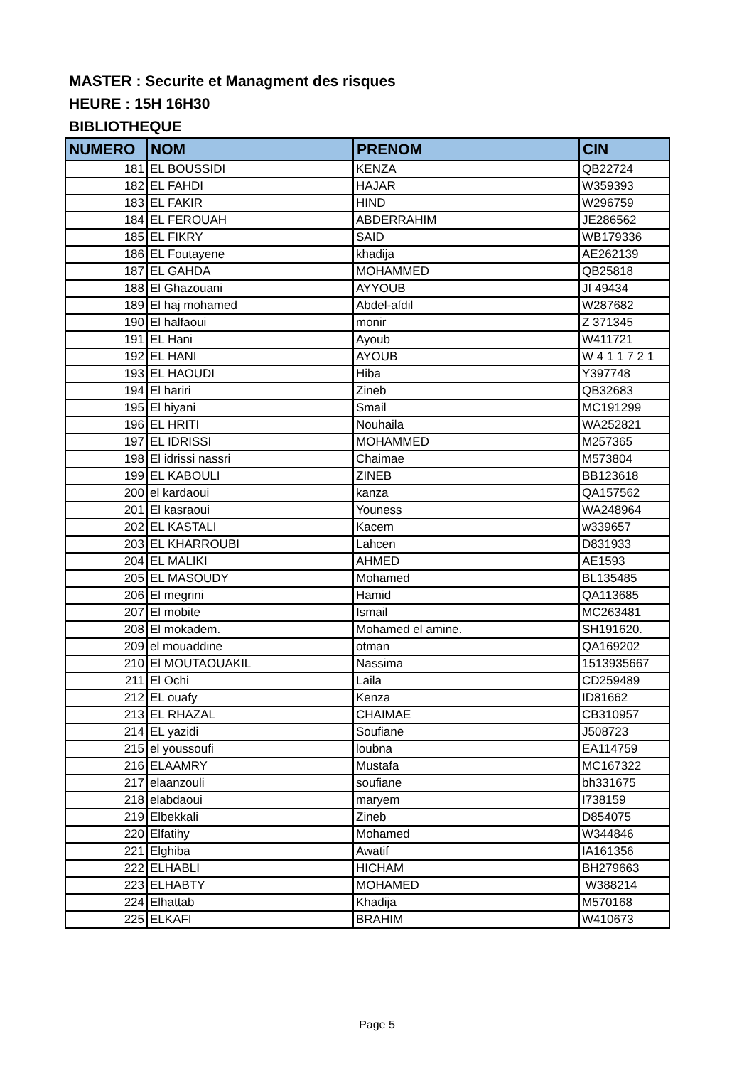MASTER : Securite et Managment des risques
HEURE : 15H 16H30
BIBLIOTHEQUE
| NUMERO | NOM | PRENOM | CIN |
| --- | --- | --- | --- |
| 181 | EL BOUSSIDI | KENZA | QB22724 |
| 182 | EL FAHDI | HAJAR | W359393 |
| 183 | EL FAKIR | HIND | W296759 |
| 184 | EL FEROUAH | ABDERRAHIM | JE286562 |
| 185 | EL FIKRY | SAID | WB179336 |
| 186 | EL Foutayene | khadija | AE262139 |
| 187 | EL GAHDA | MOHAMMED | QB25818 |
| 188 | El Ghazouani | AYYOUB | Jf 49434 |
| 189 | El haj mohamed | Abdel-afdil | W287682 |
| 190 | El halfaoui | monir | Z 371345 |
| 191 | EL Hani | Ayoub | W411721 |
| 192 | EL HANI | AYOUB | W 4 1 1 7 2 1 |
| 193 | EL HAOUDI | Hiba | Y397748 |
| 194 | El hariri | Zineb | QB32683 |
| 195 | El hiyani | Smail | MC191299 |
| 196 | EL HRITI | Nouhaila | WA252821 |
| 197 | EL IDRISSI | MOHAMMED | M257365 |
| 198 | El idrissi nassri | Chaimae | M573804 |
| 199 | EL KABOULI | ZINEB | BB123618 |
| 200 | el kardaoui | kanza | QA157562 |
| 201 | El kasraoui | Youness | WA248964 |
| 202 | EL KASTALI | Kacem | w339657 |
| 203 | EL KHARROUBI | Lahcen | D831933 |
| 204 | EL MALIKI | AHMED | AE1593 |
| 205 | EL MASOUDY | Mohamed | BL135485 |
| 206 | El megrini | Hamid | QA113685 |
| 207 | El mobite | Ismail | MC263481 |
| 208 | El mokadem. | Mohamed el amine. | SH191620. |
| 209 | el mouaddine | otman | QA169202 |
| 210 | El MOUTAOUAKIL | Nassima | 1513935667 |
| 211 | El Ochi | Laila | CD259489 |
| 212 | EL ouafy | Kenza | ID81662 |
| 213 | EL RHAZAL | CHAIMAE | CB310957 |
| 214 | EL yazidi | Soufiane | J508723 |
| 215 | el youssoufi | loubna | EA114759 |
| 216 | ELAAMRY | Mustafa | MC167322 |
| 217 | elaanzouli | soufiane | bh331675 |
| 218 | elabdaoui | maryem | I738159 |
| 219 | Elbekkali | Zineb | D854075 |
| 220 | Elfatihy | Mohamed | W344846 |
| 221 | Elghiba | Awatif | IA161356 |
| 222 | ELHABLI | HICHAM | BH279663 |
| 223 | ELHABTY | MOHAMED | W388214 |
| 224 | Elhattab | Khadija | M570168 |
| 225 | ELKAFI | BRAHIM | W410673 |
Page 5